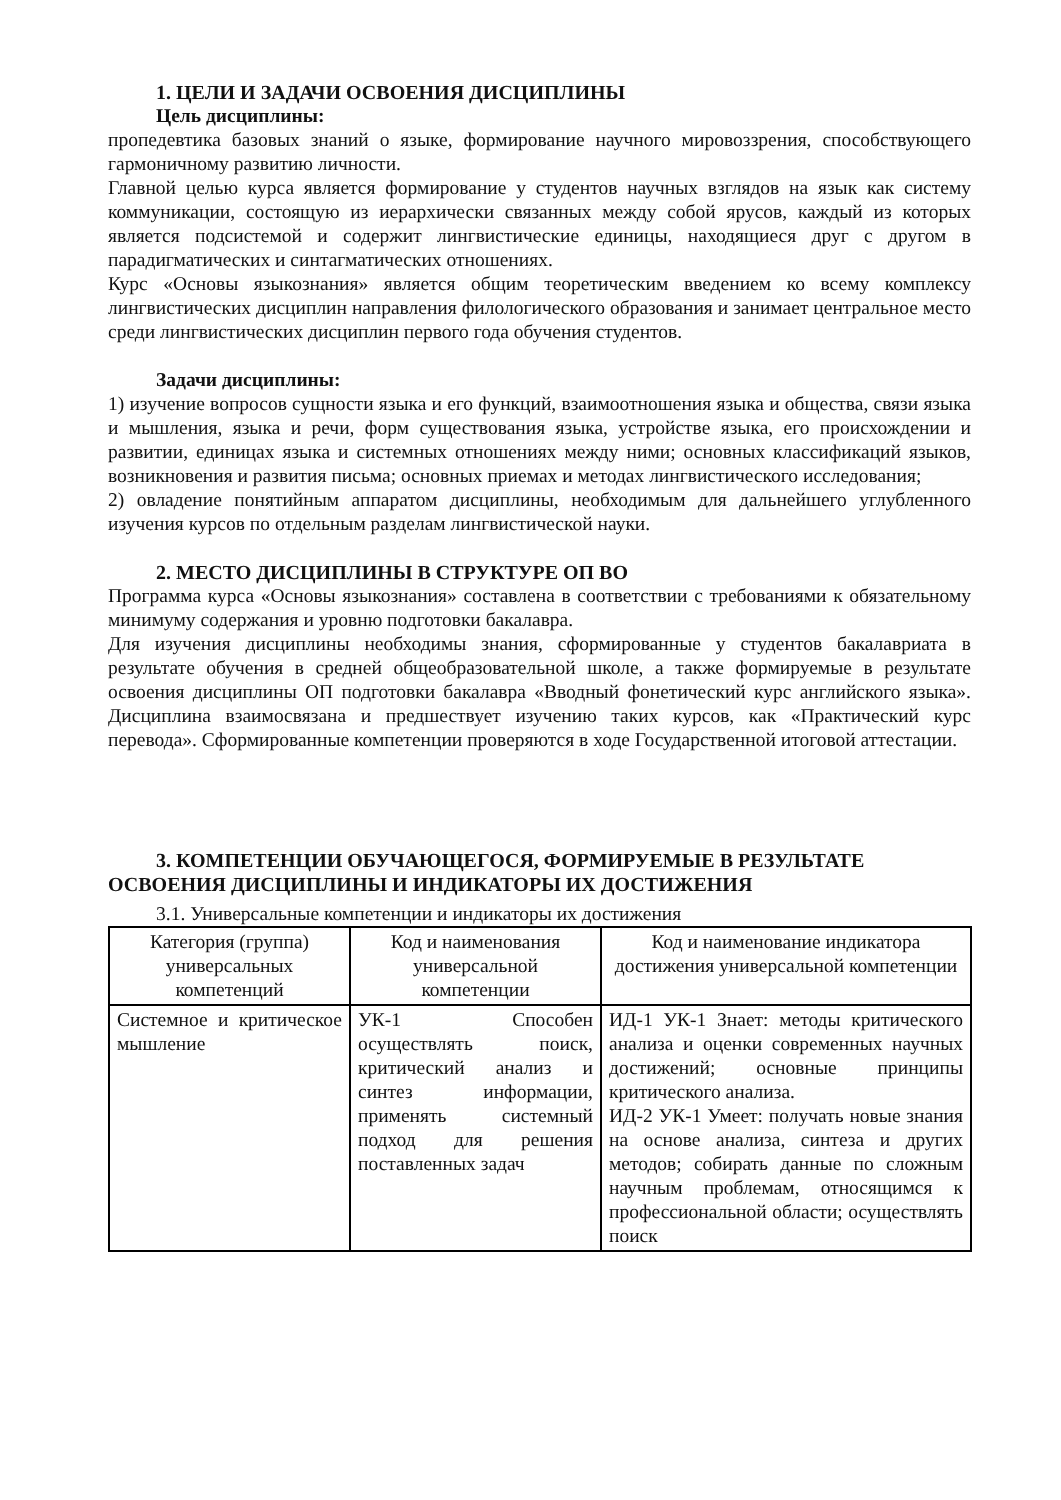1. ЦЕЛИ И ЗАДАЧИ ОСВОЕНИЯ ДИСЦИПЛИНЫ
Цель дисциплины:
пропедевтика базовых знаний о языке, формирование научного мировоззрения, способствующего гармоничному развитию личности.
Главной целью курса является формирование у студентов научных взглядов на язык как систему коммуникации, состоящую из иерархически связанных между собой ярусов, каждый из которых является подсистемой и содержит лингвистические единицы, находящиеся друг с другом в парадигматических и синтагматических отношениях.
Курс «Основы языкознания» является общим теоретическим введением ко всему комплексу лингвистических дисциплин направления филологического образования и занимает центральное место среди лингвистических дисциплин первого года обучения студентов.
Задачи дисциплины:
1) изучение вопросов сущности языка и его функций, взаимоотношения языка и общества, связи языка и мышления, языка и речи, форм существования языка, устройстве языка, его происхождении и развитии, единицах языка и системных отношениях между ними; основных классификаций языков, возникновения и развития письма; основных приемах и методах лингвистического исследования;
2) овладение понятийным аппаратом дисциплины, необходимым для дальнейшего углубленного изучения курсов по отдельным разделам лингвистической науки.
2. МЕСТО ДИСЦИПЛИНЫ В СТРУКТУРЕ ОП ВО
Программа курса «Основы языкознания» составлена в соответствии с требованиями к обязательному минимуму содержания и уровню подготовки бакалавра.
Для изучения дисциплины необходимы знания, сформированные у студентов бакалавриата в результате обучения в средней общеобразовательной школе, а также формируемые в результате освоения дисциплины ОП подготовки бакалавра «Вводный фонетический курс английского языка». Дисциплина взаимосвязана и предшествует изучению таких курсов, как «Практический курс перевода». Сформированные компетенции проверяются в ходе Государственной итоговой аттестации.
3. КОМПЕТЕНЦИИ ОБУЧАЮЩЕГОСЯ, ФОРМИРУЕМЫЕ В РЕЗУЛЬТАТЕ
ОСВОЕНИЯ ДИСЦИПЛИНЫ И ИНДИКАТОРЫ ИХ ДОСТИЖЕНИЯ
3.1. Универсальные компетенции и индикаторы их достижения
| Категория (группа) универсальных компетенций | Код и наименования универсальной компетенции | Код и наименование индикатора достижения универсальной компетенции |
| --- | --- | --- |
| Системное и критическое мышление | УК-1 Способен осуществлять поиск, критический анализ и синтез информации, применять системный подход для решения поставленных задач | ИД-1 УК-1 Знает: методы критического анализа и оценки современных научных достижений; основные принципы критического анализа. ИД-2 УК-1 Умеет: получать новые знания на основе анализа, синтеза и других методов; собирать данные по сложным научным проблемам, относящимся к профессиональной области; осуществлять поиск |